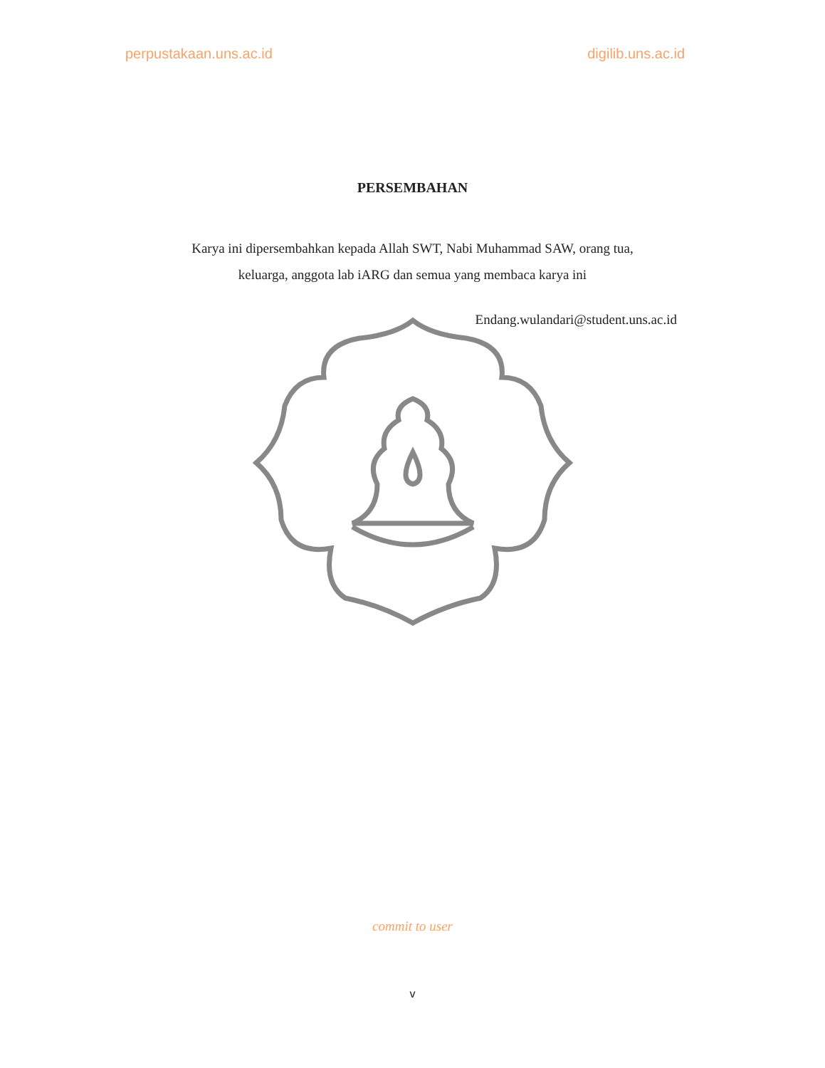perpustakaan.uns.ac.id digilib.uns.ac.id
PERSEMBAHAN
Karya ini dipersembahkan kepada Allah SWT, Nabi Muhammad SAW, orang tua,
keluarga, anggota lab iARG dan semua yang membaca karya ini
Endang.wulandari@student.uns.ac.id
commit to user
v